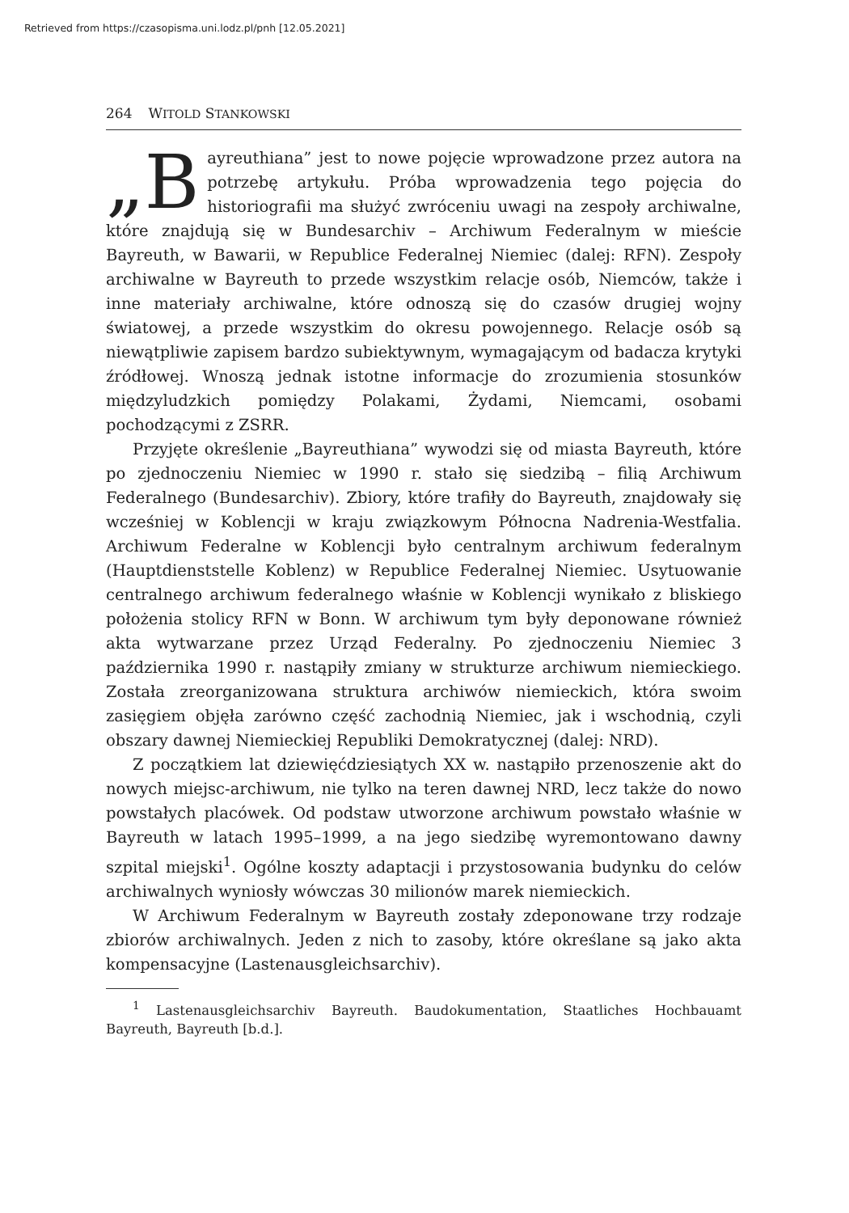Retrieved from https://czasopisma.uni.lodz.pl/pnh [12.05.2021]
264 WITOLD STANKOWSKI
„B ayreuthiana” jest to nowe pojęcie wprowadzone przez autora na potrzebę artykułu. Próba wprowadzenia tego pojęcia do historiografii ma służyć zwróceniu uwagi na zespoły archiwalne, które znajdują się w Bundesarchiv – Archiwum Federalnym w mieście Bayreuth, w Bawarii, w Republice Federalnej Niemiec (dalej: RFN). Zespoły archiwalne w Bayreuth to przede wszystkim relacje osób, Niemców, także i inne materiały archiwalne, które odnoszą się do czasów drugiej wojny światowej, a przede wszystkim do okresu powojennego. Relacje osób są niewątpliwie zapisem bardzo subiektywnym, wymagającym od badacza krytyki źródłowej. Wnoszą jednak istotne informacje do zrozumienia stosunków międzyludzkich pomiędzy Polakami, Żydami, Niemcami, osobami pochodzącymi z ZSRR.
Przyjęte określenie „Bayreuthiana” wywodzi się od miasta Bayreuth, które po zjednoczeniu Niemiec w 1990 r. stało się siedzibą – filią Archiwum Federalnego (Bundesarchiv). Zbiory, które trafiły do Bayreuth, znajdowały się wcześniej w Koblencji w kraju związkowym Północna Nadrenia-Westfalia. Archiwum Federalne w Koblencji było centralnym archiwum federalnym (Hauptdienststelle Koblenz) w Republice Federalnej Niemiec. Usytuowanie centralnego archiwum federalnego właśnie w Koblencji wynikało z bliskiego położenia stolicy RFN w Bonn. W archiwum tym były deponowane również akta wytwarzane przez Urząd Federalny. Po zjednoczeniu Niemiec 3 października 1990 r. nastąpiły zmiany w strukturze archiwum niemieckiego. Została zreorganizowana struktura archiwów niemieckich, która swoim zasięgiem objęła zarówno część zachodnią Niemiec, jak i wschodnią, czyli obszary dawnej Niemieckiej Republiki Demokratycznej (dalej: NRD).
Z początkiem lat dziewięćdziesiątych XX w. nastąpiło przenoszenie akt do nowych miejsc-archiwum, nie tylko na teren dawnej NRD, lecz także do nowo powstałych placówek. Od podstaw utworzone archiwum powstało właśnie w Bayreuth w latach 1995–1999, a na jego siedzibę wyremontowano dawny szpital miejski<sup>1</sup>. Ogólne koszty adaptacji i przystosowania budynku do celów archiwalnych wyniosły wówczas 30 milionów marek niemieckich.
W Archiwum Federalnym w Bayreuth zostały zdeponowane trzy rodzaje zbiorów archiwalnych. Jeden z nich to zasoby, które określane są jako akta kompensacyjne (Lastenausgleichsarchiv).
<sup>1</sup> Lastenausgleichsarchiv Bayreuth. Baudokumentation, Staatliches Hochbauamt Bayreuth, Bayreuth [b.d.].